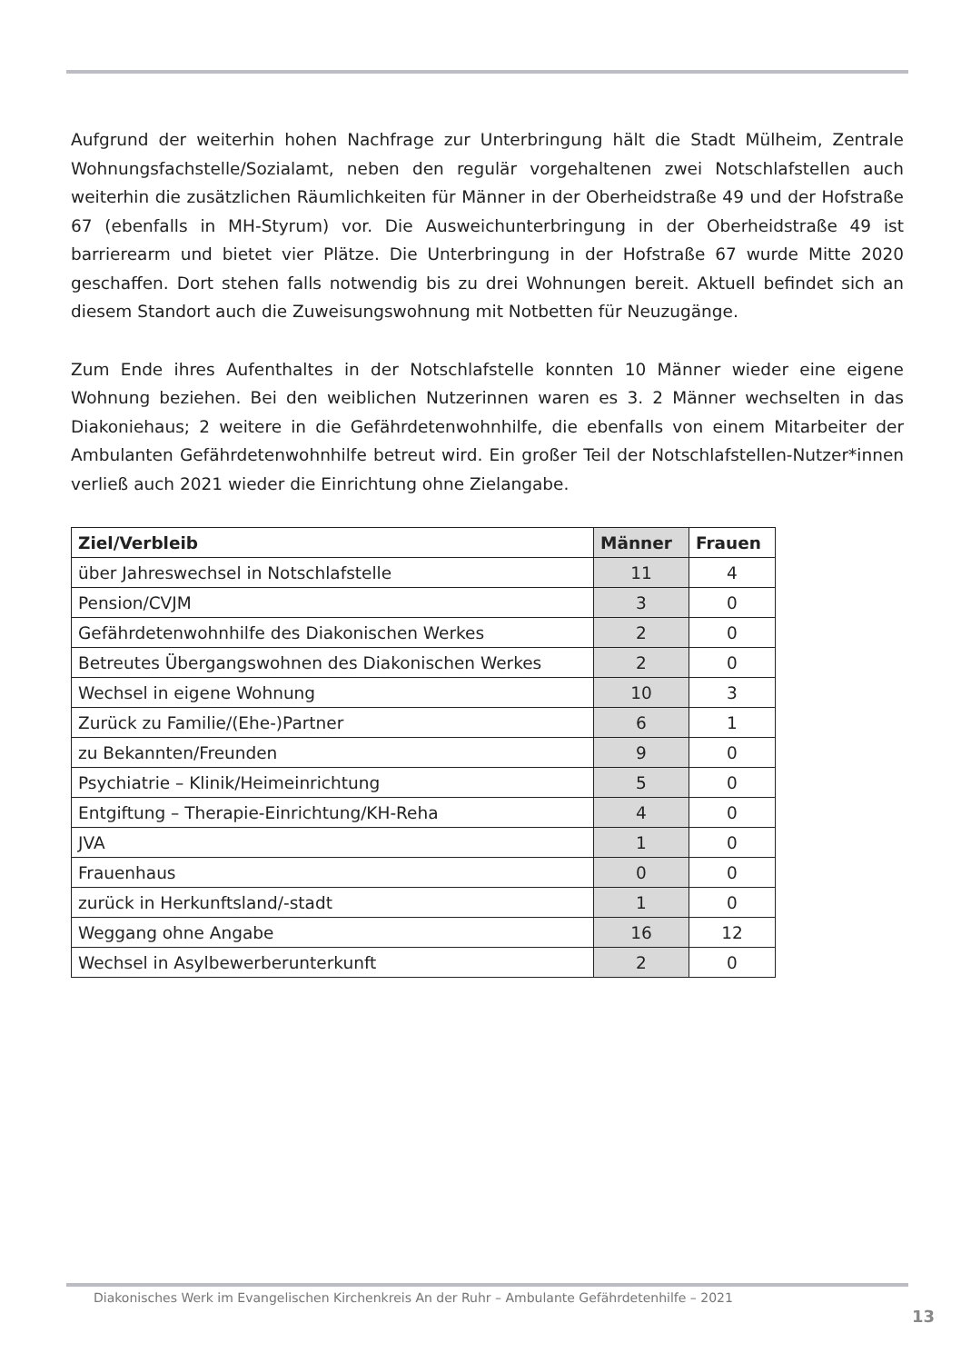Aufgrund der weiterhin hohen Nachfrage zur Unterbringung hält die Stadt Mülheim, Zentrale Wohnungsfachstelle/Sozialamt, neben den regulär vorgehaltenen zwei Notschlafstellen auch weiterhin die zusätzlichen Räumlichkeiten für Männer in der Oberheidstraße 49 und der Hofstraße 67 (ebenfalls in MH-Styrum) vor. Die Ausweichunterbringung in der Oberheidstraße 49 ist barrierearm und bietet vier Plätze. Die Unterbringung in der Hofstraße 67 wurde Mitte 2020 geschaffen. Dort stehen falls notwendig bis zu drei Wohnungen bereit. Aktuell befindet sich an diesem Standort auch die Zuweisungswohnung mit Notbetten für Neuzugänge.
Zum Ende ihres Aufenthaltes in der Notschlafstelle konnten 10 Männer wieder eine eigene Wohnung beziehen. Bei den weiblichen Nutzerinnen waren es 3. 2 Männer wechselten in das Diakoniehaus; 2 weitere in die Gefährdetenwohnhilfe, die ebenfalls von einem Mitarbeiter der Ambulanten Gefährdetenwohnhilfe betreut wird. Ein großer Teil der Notschlafstellen-Nutzer*innen verließ auch 2021 wieder die Einrichtung ohne Zielangabe.
| Ziel/Verbleib | Männer | Frauen |
| --- | --- | --- |
| über Jahreswechsel in Notschlafstelle | 11 | 4 |
| Pension/CVJM | 3 | 0 |
| Gefährdetenwohnhilfe des Diakonischen Werkes | 2 | 0 |
| Betreutes Übergangswohnen des Diakonischen Werkes | 2 | 0 |
| Wechsel in eigene Wohnung | 10 | 3 |
| Zurück zu Familie/(Ehe-)Partner | 6 | 1 |
| zu Bekannten/Freunden | 9 | 0 |
| Psychiatrie – Klinik/Heimeinrichtung | 5 | 0 |
| Entgiftung – Therapie-Einrichtung/KH-Reha | 4 | 0 |
| JVA | 1 | 0 |
| Frauenhaus | 0 | 0 |
| zurück in Herkunftsland/-stadt | 1 | 0 |
| Weggang ohne Angabe | 16 | 12 |
| Wechsel in Asylbewerberunterkunft | 2 | 0 |
Diakonisches Werk im Evangelischen Kirchenkreis An der Ruhr – Ambulante Gefährdetenhilfe – 2021
13